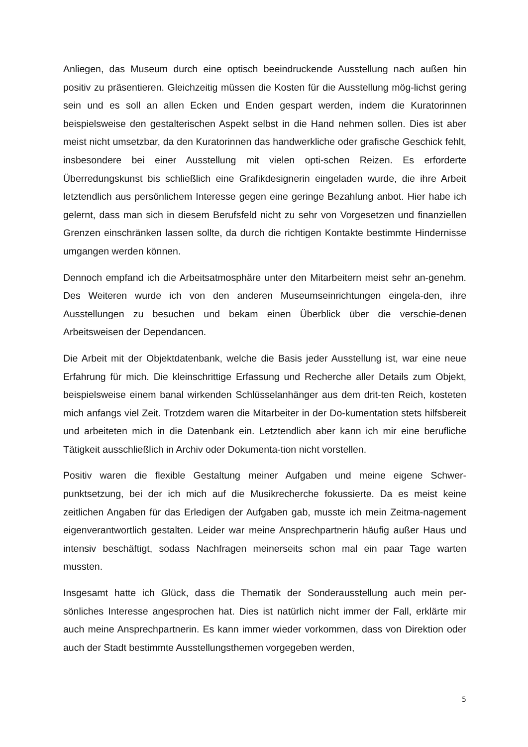Anliegen, das Museum durch eine optisch beeindruckende Ausstellung nach außen hin positiv zu präsentieren. Gleichzeitig müssen die Kosten für die Ausstellung mög-lichst gering sein und es soll an allen Ecken und Enden gespart werden, indem die Kuratorinnen beispielsweise den gestalterischen Aspekt selbst in die Hand nehmen sollen. Dies ist aber meist nicht umsetzbar, da den Kuratorinnen das handwerkliche oder grafische Geschick fehlt, insbesondere bei einer Ausstellung mit vielen opti-schen Reizen. Es erforderte Überredungskunst bis schließlich eine Grafikdesignerin eingeladen wurde, die ihre Arbeit letztendlich aus persönlichem Interesse gegen eine geringe Bezahlung anbot. Hier habe ich gelernt, dass man sich in diesem Berufsfeld nicht zu sehr von Vorgesetzen und finanziellen Grenzen einschränken lassen sollte, da durch die richtigen Kontakte bestimmte Hindernisse umgangen werden können.
Dennoch empfand ich die Arbeitsatmosphäre unter den Mitarbeitern meist sehr an-genehm. Des Weiteren wurde ich von den anderen Museumseinrichtungen eingela-den, ihre Ausstellungen zu besuchen und bekam einen Überblick über die verschie-denen Arbeitsweisen der Dependancen.
Die Arbeit mit der Objektdatenbank, welche die Basis jeder Ausstellung ist, war eine neue Erfahrung für mich. Die kleinschrittige Erfassung und Recherche aller Details zum Objekt, beispielsweise einem banal wirkenden Schlüsselanhänger aus dem drit-ten Reich, kosteten mich anfangs viel Zeit. Trotzdem waren die Mitarbeiter in der Do-kumentation stets hilfsbereit und arbeiteten mich in die Datenbank ein. Letztendlich aber kann ich mir eine berufliche Tätigkeit ausschließlich in Archiv oder Dokumenta-tion nicht vorstellen.
Positiv waren die flexible Gestaltung meiner Aufgaben und meine eigene Schwer-punktsetzung, bei der ich mich auf die Musikrecherche fokussierte. Da es meist keine zeitlichen Angaben für das Erledigen der Aufgaben gab, musste ich mein Zeitma-nagement eigenverantwortlich gestalten. Leider war meine Ansprechpartnerin häufig außer Haus und intensiv beschäftigt, sodass Nachfragen meinerseits schon mal ein paar Tage warten mussten.
Insgesamt hatte ich Glück, dass die Thematik der Sonderausstellung auch mein per-sönliches Interesse angesprochen hat. Dies ist natürlich nicht immer der Fall, erklärte mir auch meine Ansprechpartnerin. Es kann immer wieder vorkommen, dass von Direktion oder auch der Stadt bestimmte Ausstellungsthemen vorgegeben werden,
5